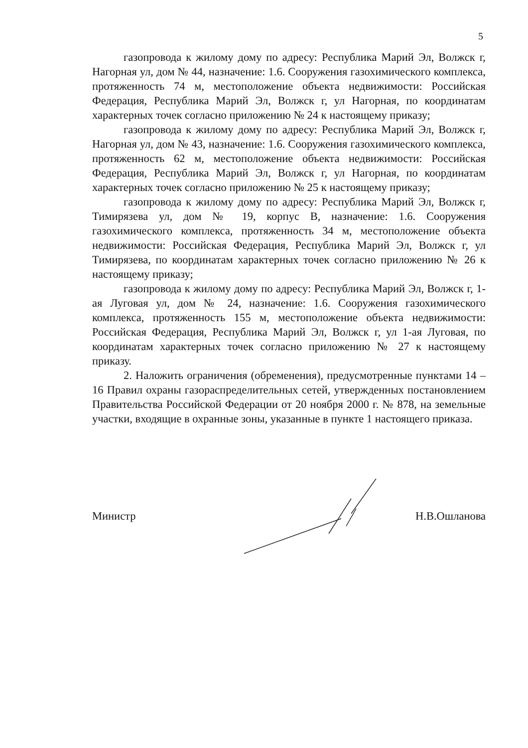5
газопровода к жилому дому по адресу: Республика Марий Эл, Волжск г, Нагорная ул, дом № 44, назначение: 1.6. Сооружения газохимического комплекса, протяженность 74 м, местоположение объекта недвижимости: Российская Федерация, Республика Марий Эл, Волжск г, ул Нагорная, по координатам характерных точек согласно приложению № 24 к настоящему приказу;
газопровода к жилому дому по адресу: Республика Марий Эл, Волжск г, Нагорная ул, дом № 43, назначение: 1.6. Сооружения газохимического комплекса, протяженность 62 м, местоположение объекта недвижимости: Российская Федерация, Республика Марий Эл, Волжск г, ул Нагорная, по координатам характерных точек согласно приложению № 25 к настоящему приказу;
газопровода к жилому дому по адресу: Республика Марий Эл, Волжск г, Тимирязева ул, дом № 19, корпус В, назначение: 1.6. Сооружения газохимического комплекса, протяженность 34 м, местоположение объекта недвижимости: Российская Федерация, Республика Марий Эл, Волжск г, ул Тимирязева, по координатам характерных точек согласно приложению № 26 к настоящему приказу;
газопровода к жилому дому по адресу: Республика Марий Эл, Волжск г, 1-ая Луговая ул, дом № 24, назначение: 1.6. Сооружения газохимического комплекса, протяженность 155 м, местоположение объекта недвижимости: Российская Федерация, Республика Марий Эл, Волжск г, ул 1-ая Луговая, по координатам характерных точек согласно приложению № 27 к настоящему приказу.
2. Наложить ограничения (обременения), предусмотренные пунктами 14 – 16 Правил охраны газораспределительных сетей, утвержденных постановлением Правительства Российской Федерации от 20 ноября 2000 г. № 878, на земельные участки, входящие в охранные зоны, указанные в пункте 1 настоящего приказа.
Министр Н.В.Ошланова